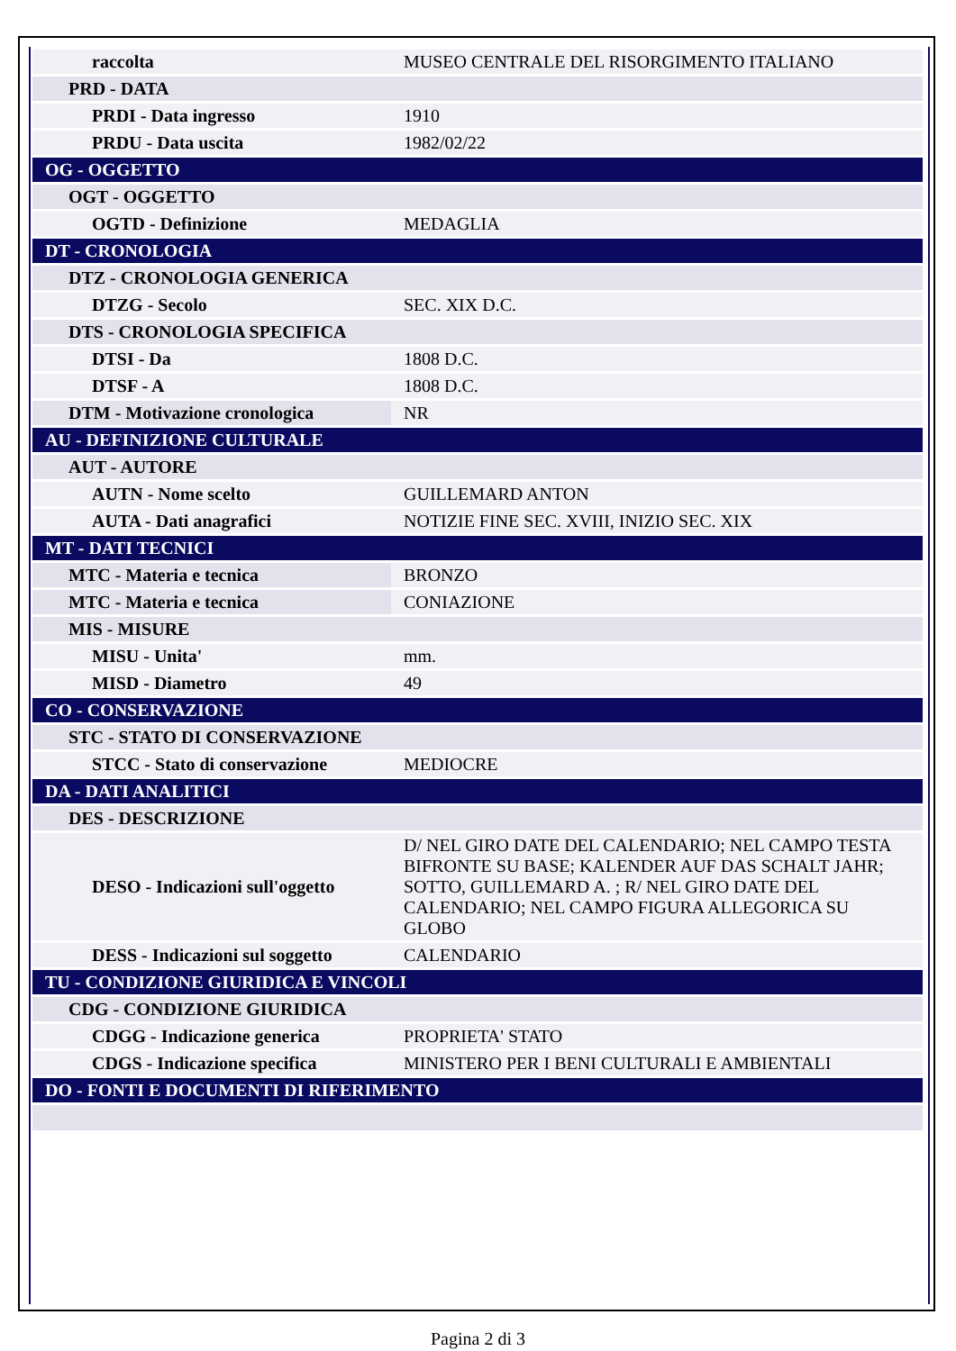| raccolta | MUSEO CENTRALE DEL RISORGIMENTO ITALIANO |
| PRD - DATA | |
| PRDI - Data ingresso | 1910 |
| PRDU - Data uscita | 1982/02/22 |
| OG - OGGETTO | |
| OGT - OGGETTO | |
| OGTD - Definizione | MEDAGLIA |
| DT - CRONOLOGIA | |
| DTZ - CRONOLOGIA GENERICA | |
| DTZG - Secolo | SEC. XIX D.C. |
| DTS - CRONOLOGIA SPECIFICA | |
| DTSI - Da | 1808 D.C. |
| DTSF - A | 1808 D.C. |
| DTM - Motivazione cronologica | NR |
| AU - DEFINIZIONE CULTURALE | |
| AUT - AUTORE | |
| AUTN - Nome scelto | GUILLEMARD ANTON |
| AUTA - Dati anagrafici | NOTIZIE FINE SEC. XVIII, INIZIO SEC. XIX |
| MT - DATI TECNICI | |
| MTC - Materia e tecnica | BRONZO |
| MTC - Materia e tecnica | CONIAZIONE |
| MIS - MISURE | |
| MISU - Unita' | mm. |
| MISD - Diametro | 49 |
| CO - CONSERVAZIONE | |
| STC - STATO DI CONSERVAZIONE | |
| STCC - Stato di conservazione | MEDIOCRE |
| DA - DATI ANALITICI | |
| DES - DESCRIZIONE | |
| DESO - Indicazioni sull'oggetto | D/ NEL GIRO DATE DEL CALENDARIO; NEL CAMPO TESTA BIFRONTE SU BASE; KALENDER AUF DAS SCHALT JAHR; SOTTO, GUILLEMARD A. ; R/ NEL GIRO DATE DEL CALENDARIO; NEL CAMPO FIGURA ALLEGORICA SU GLOBO |
| DESS - Indicazioni sul soggetto | CALENDARIO |
| TU - CONDIZIONE GIURIDICA E VINCOLI | |
| CDG - CONDIZIONE GIURIDICA | |
| CDGG - Indicazione generica | PROPRIETA' STATO |
| CDGS - Indicazione specifica | MINISTERO PER I BENI CULTURALI E AMBIENTALI |
| DO - FONTI E DOCUMENTI DI RIFERIMENTO | |
Pagina 2 di 3